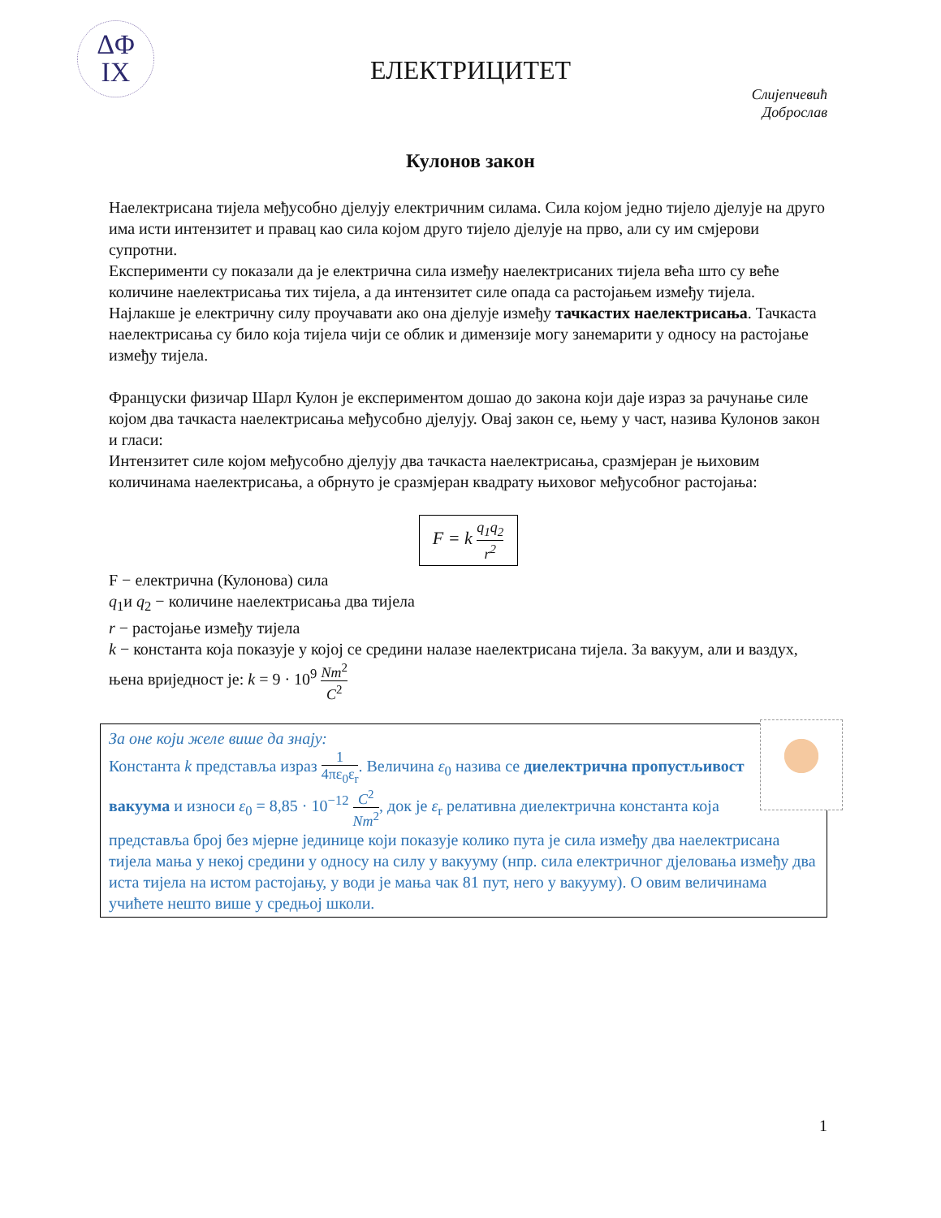ΔΦ
IX
ЕЛЕКТРИЦИТЕТ
Слијепчевић
Доброслав
Кулонов закон
Наелектрисана тијела међусобно дјелују електричним силама. Сила којом једно тијело дјелује на друго има исти интензитет и правац као сила којом друго тијело дјелује на прво, али су им смјерови супротни.
Експерименти су показали да је електрична сила између наелектрисаних тијела већа што су веће количине наелектрисања тих тијела, а да интензитет силе опада са растојањем између тијела.
Најлакше је електричну силу проучавати ако она дјелује између тачкастих наелектрисања. Тачкаста наелектрисања су било која тијела чији се облик и димензије могу занемарити у односу на растојање између тијела.
Француски физичар Шарл Кулон је експериментом дошао до закона који даје израз за рачунање силе којом два тачкаста наелектрисања међусобно дјелују. Овај закон се, њему у част, назива Кулонов закон и гласи:
Интензитет силе којом међусобно дјелују два тачкаста наелектрисања, сразмјеран је њиховим количинама наелектрисања, а обрнуто је сразмјеран квадрату њиховог међусобног растојања:
F = k q<sub>1</sub>q<sub>2</sub> r<sup>2</sup>
F − електрична (Кулонова) сила
q<sub>1</sub>и q<sub>2</sub> − количине наелектрисања два тијела
r − растојање између тијела
k − константа која показује у којој се средини налазе наелектрисана тијела. За вакуум, али и ваздух, њена вриједност је: k = 9 · 10<sup>9</sup> Nm<sup>2</sup> C<sup>2</sup>
За оне који желе више да знају:
Константа k представља израз 1 4πε<sub>0</sub>ε<sub>r</sub>. Величина ε<sub>0</sub> назива се диелектрична пропустљивост вакуума и износи ε<sub>0</sub> = 8,85 · 10<sup>−12</sup> C<sup>2</sup> Nm<sup>2</sup>, док је ε<sub>r</sub> релативна диелектрична константа која представља број без мјерне јединице који показује колико пута је сила између два наелектрисана тијела мања у некој средини у односу на силу у вакууму (нпр. сила електричног дјеловања између два иста тијела на истом растојању, у води је мања чак 81 пут, него у вакууму). О овим величинама учићете нешто више у средњој школи.
1